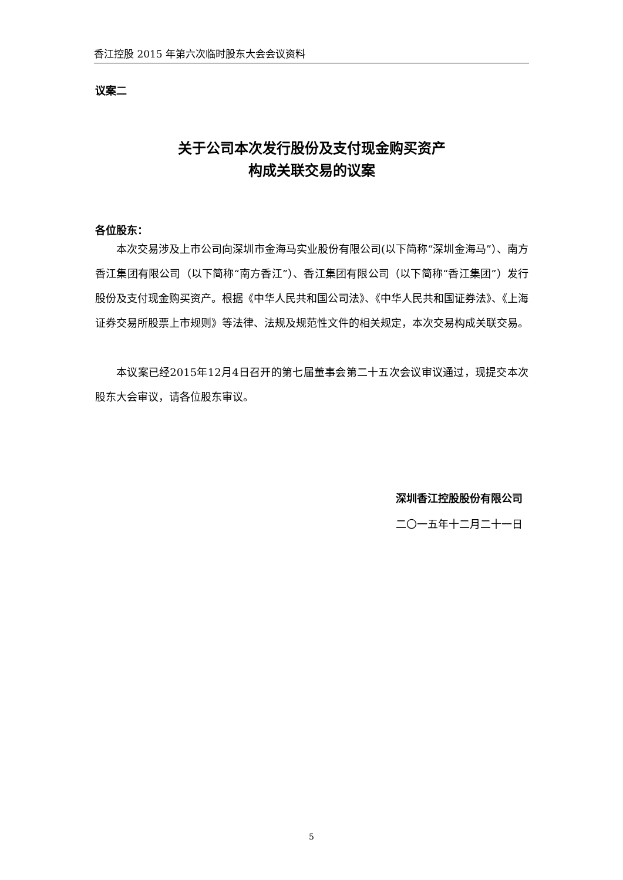香江控股 2015 年第六次临时股东大会会议资料
议案二
关于公司本次发行股份及支付现金购买资产
构成关联交易的议案
各位股东：
本次交易涉及上市公司向深圳市金海马实业股份有限公司(以下简称“深圳金海马”）、南方香江集团有限公司（以下简称“南方香江”）、香江集团有限公司（以下简称“香江集团”）发行股份及支付现金购买资产。根据《中华人民共和国公司法》、《中华人民共和国证券法》、《上海证券交易所股票上市规则》等法律、法规及规范性文件的相关规定，本次交易构成关联交易。
本议案已经2015年12月4日召开的第七届董事会第二十五次会议审议通过，现提交本次股东大会审议，请各位股东审议。
深圳香江控股股份有限公司
二〇一五年十二月二十一日
5